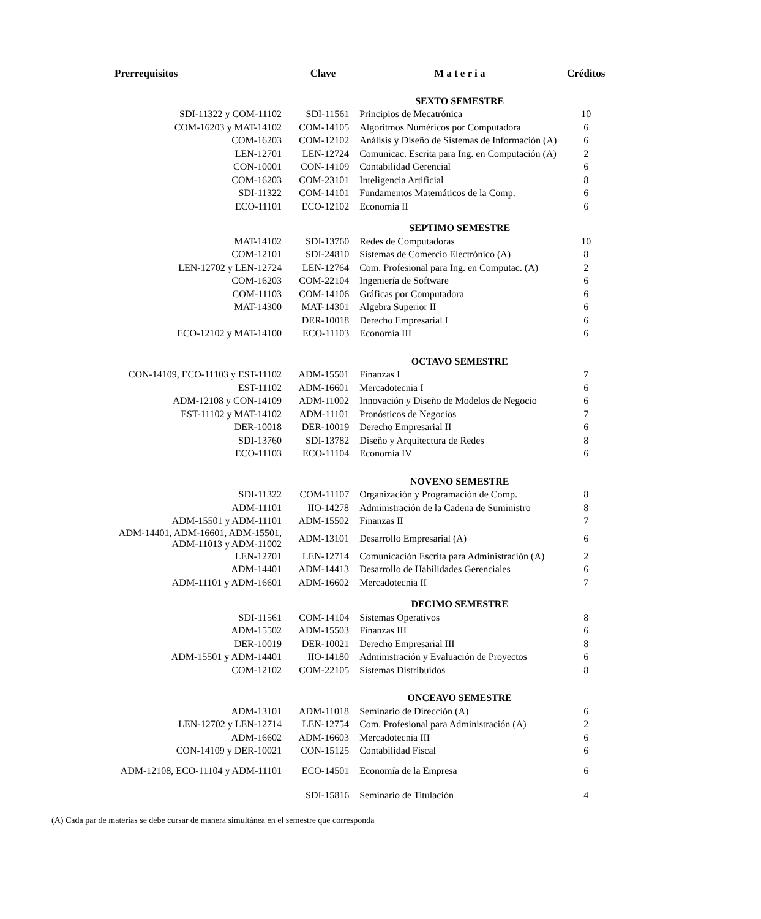| Prerrequisitos | Clave | M a t e r i a | Créditos |
| --- | --- | --- | --- |
| | | SEXTO SEMESTRE | |
| SDI-11322 y COM-11102 | SDI-11561 | Principios de Mecatrónica | 10 |
| COM-16203 y MAT-14102 | COM-14105 | Algoritmos Numéricos por Computadora | 6 |
| COM-16203 | COM-12102 | Análisis y Diseño de Sistemas de Información (A) | 6 |
| LEN-12701 | LEN-12724 | Comunicac. Escrita para Ing. en Computación (A) | 2 |
| CON-10001 | CON-14109 | Contabilidad Gerencial | 6 |
| COM-16203 | COM-23101 | Inteligencia Artificial | 8 |
| SDI-11322 | COM-14101 | Fundamentos Matemáticos de la Comp. | 6 |
| ECO-11101 | ECO-12102 | Economía II | 6 |
| | | SEPTIMO SEMESTRE | |
| MAT-14102 | SDI-13760 | Redes de Computadoras | 10 |
| COM-12101 | SDI-24810 | Sistemas de Comercio Electrónico (A) | 8 |
| LEN-12702 y LEN-12724 | LEN-12764 | Com. Profesional para Ing. en Computac. (A) | 2 |
| COM-16203 | COM-22104 | Ingeniería de Software | 6 |
| COM-11103 | COM-14106 | Gráficas por Computadora | 6 |
| MAT-14300 | MAT-14301 | Algebra Superior II | 6 |
| | DER-10018 | Derecho Empresarial I | 6 |
| ECO-12102 y MAT-14100 | ECO-11103 | Economía III | 6 |
| | | OCTAVO SEMESTRE | |
| CON-14109, ECO-11103 y EST-11102 | ADM-15501 | Finanzas I | 7 |
| EST-11102 | ADM-16601 | Mercadotecnia I | 6 |
| ADM-12108 y CON-14109 | ADM-11002 | Innovación y Diseño de Modelos de Negocio | 6 |
| EST-11102 y MAT-14102 | ADM-11101 | Pronósticos de Negocios | 7 |
| DER-10018 | DER-10019 | Derecho Empresarial II | 6 |
| SDI-13760 | SDI-13782 | Diseño y Arquitectura de Redes | 8 |
| ECO-11103 | ECO-11104 | Economía IV | 6 |
| | | NOVENO SEMESTRE | |
| SDI-11322 | COM-11107 | Organización y Programación de Comp. | 8 |
| ADM-11101 | IIO-14278 | Administración de la Cadena de Suministro | 8 |
| ADM-15501 y ADM-11101 | ADM-15502 | Finanzas II | 7 |
| ADM-14401, ADM-16601, ADM-15501, ADM-11013 y ADM-11002 | ADM-13101 | Desarrollo Empresarial (A) | 6 |
| LEN-12701 | LEN-12714 | Comunicación Escrita para Administración (A) | 2 |
| ADM-14401 | ADM-14413 | Desarrollo de Habilidades Gerenciales | 6 |
| ADM-11101 y ADM-16601 | ADM-16602 | Mercadotecnia II | 7 |
| | | DECIMO SEMESTRE | |
| SDI-11561 | COM-14104 | Sistemas Operativos | 8 |
| ADM-15502 | ADM-15503 | Finanzas III | 6 |
| DER-10019 | DER-10021 | Derecho Empresarial III | 8 |
| ADM-15501 y ADM-14401 | IIO-14180 | Administración y Evaluación de Proyectos | 6 |
| COM-12102 | COM-22105 | Sistemas Distribuidos | 8 |
| | | ONCEAVO SEMESTRE | |
| ADM-13101 | ADM-11018 | Seminario de Dirección (A) | 6 |
| LEN-12702 y LEN-12714 | LEN-12754 | Com. Profesional para Administración (A) | 2 |
| ADM-16602 | ADM-16603 | Mercadotecnia III | 6 |
| CON-14109 y DER-10021 | CON-15125 | Contabilidad Fiscal | 6 |
| ADM-12108, ECO-11104 y ADM-11101 | ECO-14501 | Economía de la Empresa | 6 |
| | SDI-15816 | Seminario de Titulación | 4 |
(A) Cada par de materias se debe cursar de manera simultánea en el semestre que corresponda